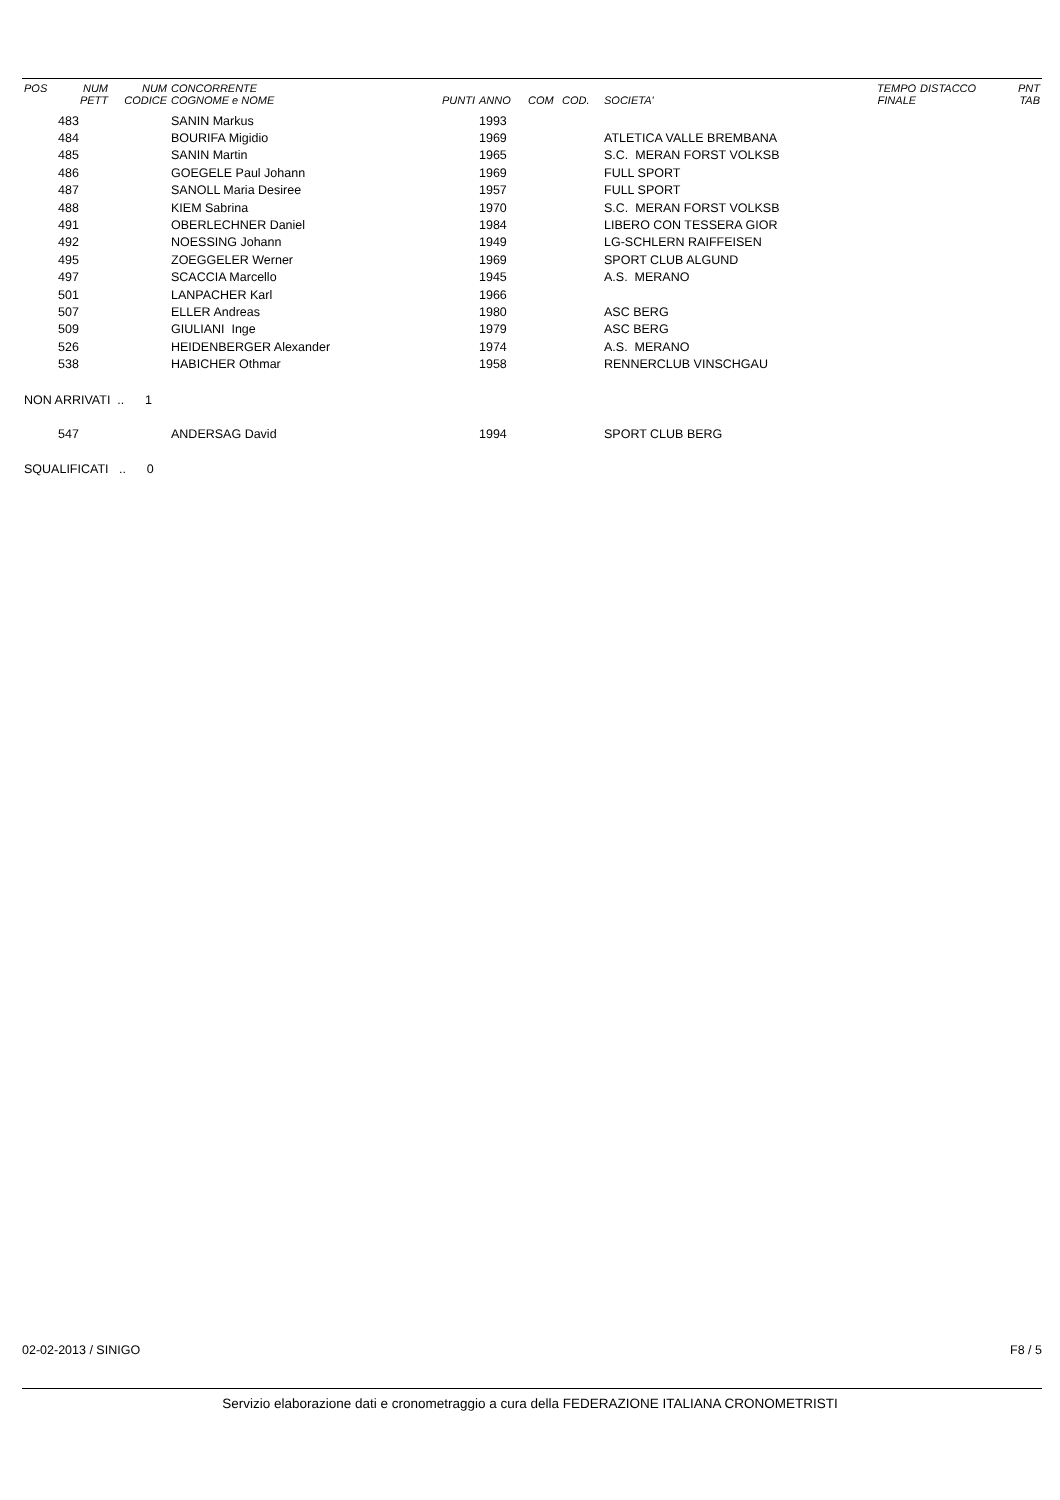| POS | NUM PETT | NUM CODICE | CONCORRENTE COGNOME e NOME | PUNTI | ANNO | COM | COD. | SOCIETA' | TEMPO FINALE | DISTACCO | PNT TAB |
| --- | --- | --- | --- | --- | --- | --- | --- | --- | --- | --- | --- |
| | 483 | | SANIN Markus | | 1993 | | | | | | |
| | 484 | | BOURIFA Migidio | | 1969 | | | ATLETICA VALLE BREMBANA | | | |
| | 485 | | SANIN Martin | | 1965 | | | S.C. MERAN FORST VOLKSB | | | |
| | 486 | | GOEGELE Paul Johann | | 1969 | | | FULL SPORT | | | |
| | 487 | | SANOLL Maria Desiree | | 1957 | | | FULL SPORT | | | |
| | 488 | | KIEM Sabrina | | 1970 | | | S.C. MERAN FORST VOLKSB | | | |
| | 491 | | OBERLECHNER Daniel | | 1984 | | | LIBERO CON TESSERA GIOR | | | |
| | 492 | | NOESSING Johann | | 1949 | | | LG-SCHLERN RAIFFEISEN | | | |
| | 495 | | ZOEGGELER Werner | | 1969 | | | SPORT CLUB ALGUND | | | |
| | 497 | | SCACCIA Marcello | | 1945 | | | A.S. MERANO | | | |
| | 501 | | LANPACHER Karl | | 1966 | | | | | | |
| | 507 | | ELLER Andreas | | 1980 | | | ASC BERG | | | |
| | 509 | | GIULIANI Inge | | 1979 | | | ASC BERG | | | |
| | 526 | | HEIDENBERGER Alexander | | 1974 | | | A.S. MERANO | | | |
| | 538 | | HABICHER Othmar | | 1958 | | | RENNERCLUB VINSCHGAU | | | |
| NON ARRIVATI .. 1 | | | | | | | | | | | |
| | 547 | | ANDERSAG David | | 1994 | | | SPORT CLUB BERG | | | |
| SQUALIFICATI .. 0 | | | | | | | | | | | |
02-02-2013 / SINIGO F8 / 5
Servizio elaborazione dati e cronometraggio a cura della FEDERAZIONE ITALIANA CRONOMETRISTI